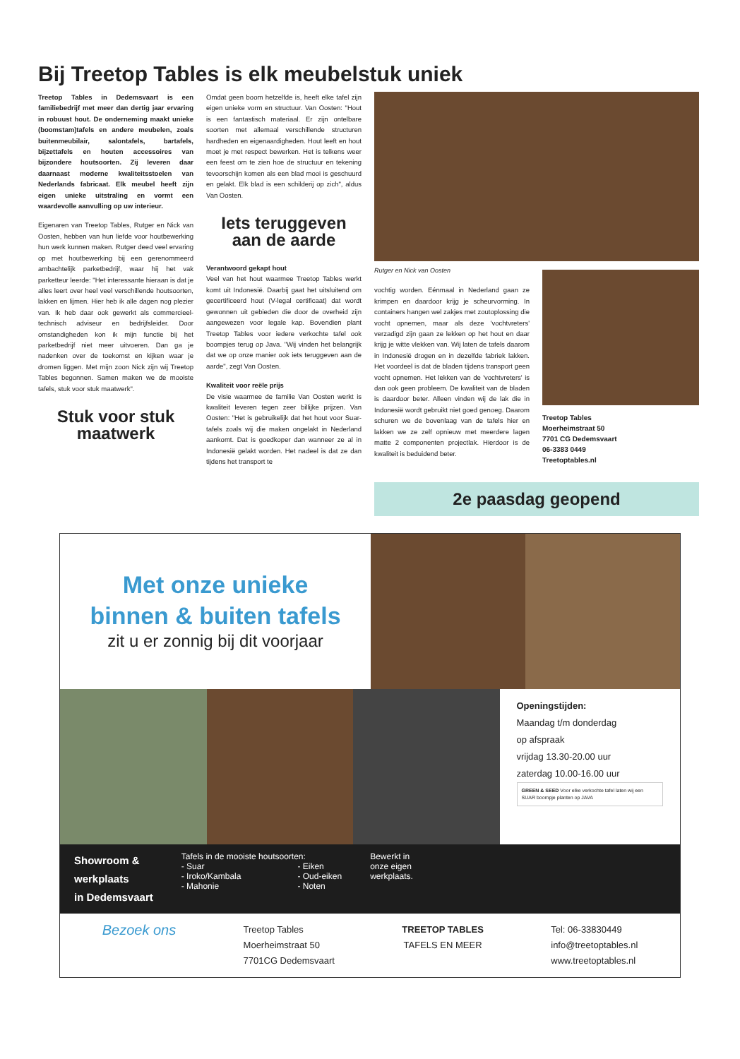Bij Treetop Tables is elk meubelstuk uniek
Treetop Tables in Dedemsvaart is een familiebedrijf met meer dan dertig jaar ervaring in robuust hout. De onderneming maakt unieke (boomstam)tafels en andere meubelen, zoals buitenmeubilair, salontafels, bartafels, bijzettafels en houten accessoires van bijzondere houtsoorten. Zij leveren daar daarnaast moderne kwaliteitsstoelen van Nederlands fabricaat. Elk meubel heeft zijn eigen unieke uitstraling en vormt een waardevolle aanvulling op uw interieur.
Eigenaren van Treetop Tables, Rutger en Nick van Oosten, hebben van hun liefde voor houtbewerking hun werk kunnen maken. Rutger deed veel ervaring op met houtbewerking bij een gerenommeerd ambachtelijk parketbedrijf, waar hij het vak parketteur leerde: "Het interessante hieraan is dat je alles leert over heel veel verschillende houtsoorten, lakken en lijmen. Hier heb ik alle dagen nog plezier van. Ik heb daar ook gewerkt als commercieel-technisch adviseur en bedrijfsleider. Door omstandigheden kon ik mijn functie bij het parketbedrijf niet meer uitvoeren. Dan ga je nadenken over de toekomst en kijken waar je dromen liggen. Met mijn zoon Nick zijn wij Treetop Tables begonnen. Samen maken we de mooiste tafels, stuk voor stuk maatwerk".
Stuk voor stuk maatwerk
Omdat geen boom hetzelfde is, heeft elke tafel zijn eigen unieke vorm en structuur. Van Oosten: "Hout is een fantastisch materiaal. Er zijn ontelbare soorten met allemaal verschillende structuren hardheden en eigenaardigheden. Hout leeft en hout moet je met respect bewerken. Het is telkens weer een feest om te zien hoe de structuur en tekening tevoorschijn komen als een blad mooi is geschuurd en gelakt. Elk blad is een schilderij op zich", aldus Van Oosten.
Iets teruggeven aan de aarde
Verantwoord gekapt hout
Veel van het hout waarmee Treetop Tables werkt komt uit Indonesië. Daarbij gaat het uitsluitend om gecertificeerd hout (V-legal certificaat) dat wordt gewonnen uit gebieden die door de overheid zijn aangewezen voor legale kap. Bovendien plant Treetop Tables voor iedere verkochte tafel ook boompjes terug op Java. "Wij vinden het belangrijk dat we op onze manier ook iets teruggeven aan de aarde", zegt Van Oosten.
Kwaliteit voor reële prijs
De visie waarmee de familie Van Oosten werkt is kwaliteit leveren tegen zeer billijke prijzen. Van Oosten: "Het is gebruikelijk dat het hout voor Suar-tafels zoals wij die maken ongelakt in Nederland aankomt. Dat is goedkoper dan wanneer ze al in Indonesië gelakt worden. Het nadeel is dat ze dan tijdens het transport te
Rutger en Nick van Oosten
vochtig worden. Eénmaal in Nederland gaan ze krimpen en daardoor krijg je scheurvorming. In containers hangen wel zakjes met zoutoplossing die vocht opnemen, maar als deze 'vochtvreters' verzadigd zijn gaan ze lekken op het hout en daar krijg je witte vlekken van. Wij laten de tafels daarom in Indonesië drogen en in dezelfde fabriek lakken. Het voordeel is dat de bladen tijdens transport geen vocht opnemen. Het lekken van de 'vochtvreters' is dan ook geen probleem. De kwaliteit van de bladen is daardoor beter. Alleen vinden wij de lak die in Indonesië wordt gebruikt niet goed genoeg. Daarom schuren we de bovenlaag van de tafels hier en lakken we ze zelf opnieuw met meerdere lagen matte 2 componenten projectlak. Hierdoor is de kwaliteit is beduidend beter.
Treetop Tables
Moerheimstraat 50
7701 CG Dedemsvaart
06-3383 0449
Treetoptables.nl
2e paasdag geopend
Met onze unieke
binnen & buiten tafels
zit u er zonnig bij dit voorjaar
Openingstijden:
Maandag t/m donderdag
op afspraak
vrijdag 13.30-20.00 uur
zaterdag 10.00-16.00 uur
GREEN & SEED Voor elke verkochte tafel laten wij een SUAR boompje planten op JAVA
Showroom &
werkplaats
in Dedemsvaart
Tafels in de mooiste houtsoorten:
- Suar
- Iroko/Kambala
- Mahonie
- Eiken
- Oud-eiken
- Noten
Bewerkt in
onze eigen
werkplaats.
Bezoek ons
Treetop Tables
Moerheimstraat 50
7701CG Dedemsvaart
TREETOP TABLES
TAFELS EN MEER
Tel: 06-33830449
info@treetoptables.nl
www.treetoptables.nl